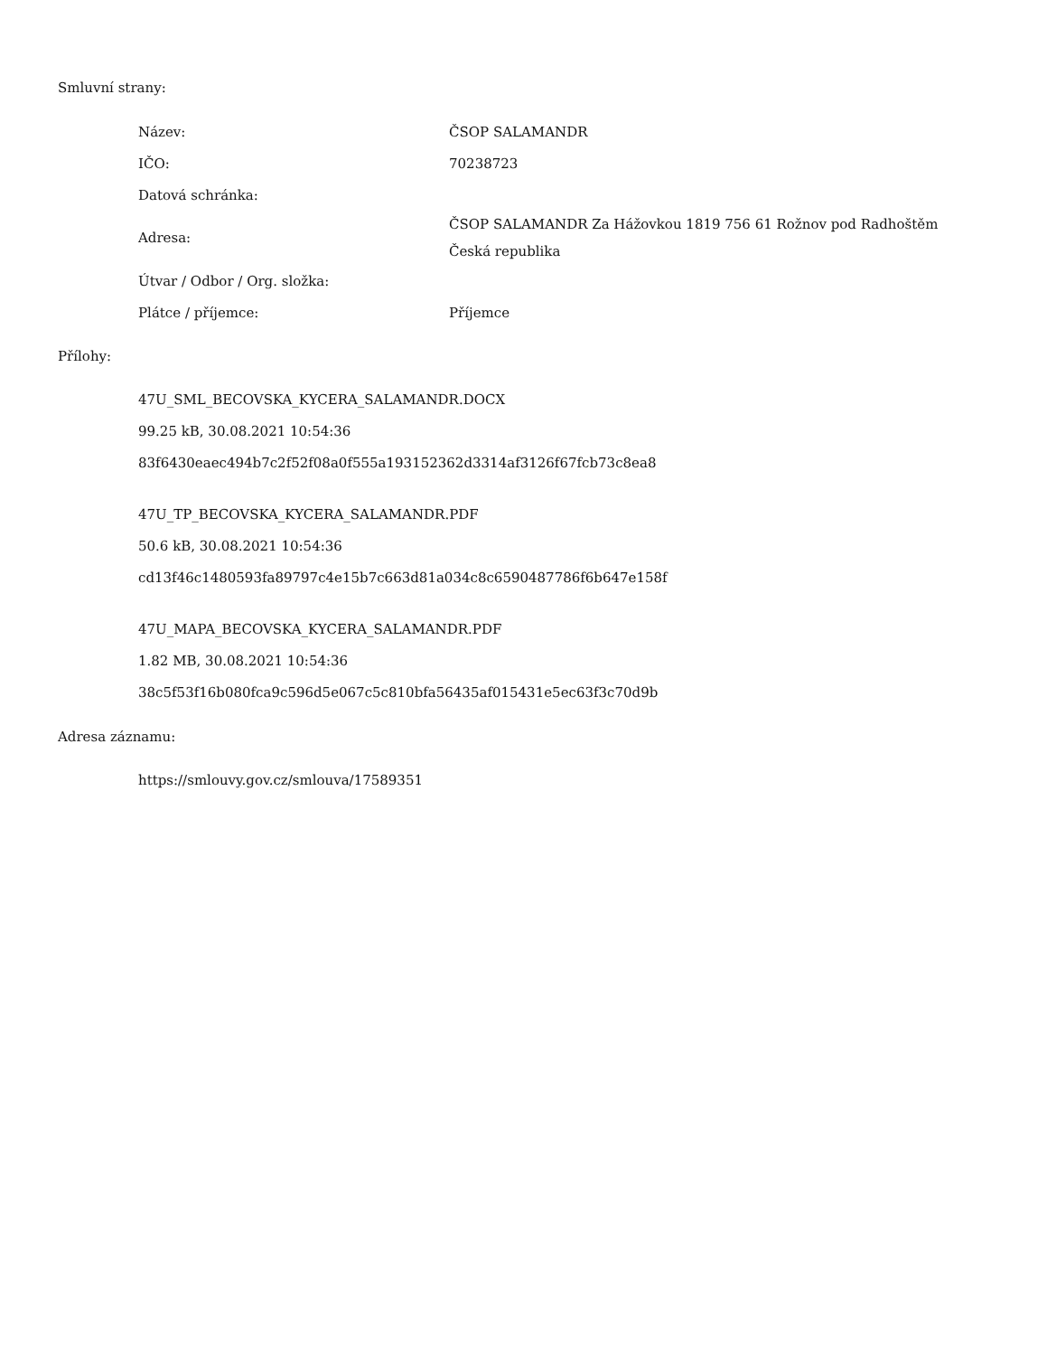Smluvní strany:
| Název: | ČSOP SALAMANDR |
| IČO: | 70238723 |
| Datová schránka: | |
| Adresa: | ČSOP SALAMANDR Za Hážovkou 1819 756 61 Rožnov pod Radhoštěm Česká republika |
| Útvar / Odbor / Org. složka: | |
| Plátce / příjemce: | Příjemce |
Přílohy:
47U_SML_BECOVSKA_KYCERA_SALAMANDR.DOCX
99.25 kB, 30.08.2021 10:54:36
83f6430eaec494b7c2f52f08a0f555a193152362d3314af3126f67fcb73c8ea8
47U_TP_BECOVSKA_KYCERA_SALAMANDR.PDF
50.6 kB, 30.08.2021 10:54:36
cd13f46c1480593fa89797c4e15b7c663d81a034c8c6590487786f6b647e158f
47U_MAPA_BECOVSKA_KYCERA_SALAMANDR.PDF
1.82 MB, 30.08.2021 10:54:36
38c5f53f16b080fca9c596d5e067c5c810bfa56435af015431e5ec63f3c70d9b
Adresa záznamu:
https://smlouvy.gov.cz/smlouva/17589351